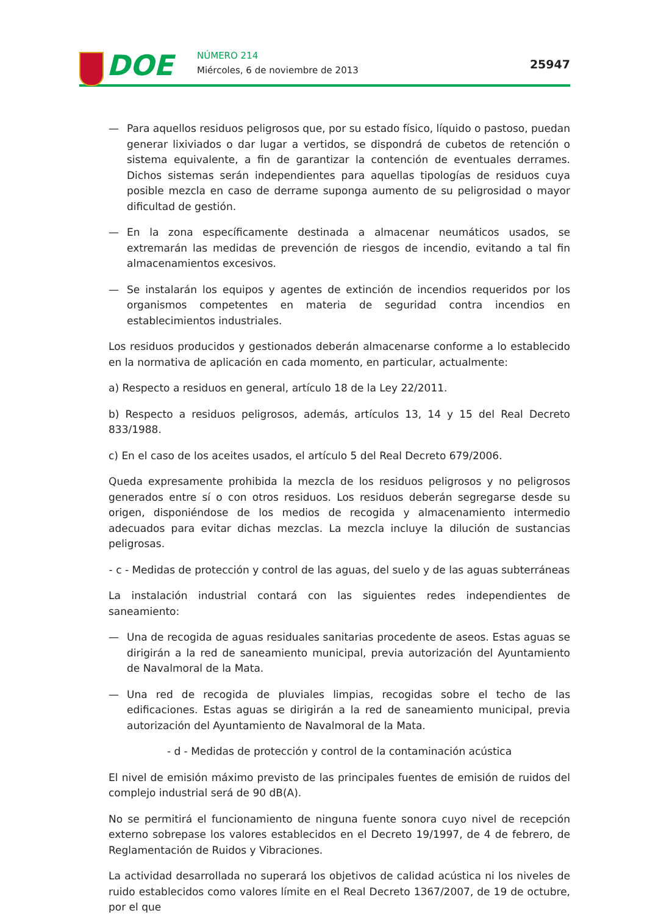DOE NÚMERO 214
Miércoles, 6 de noviembre de 2013
25947
— Para aquellos residuos peligrosos que, por su estado físico, líquido o pastoso, puedan generar lixiviados o dar lugar a vertidos, se dispondrá de cubetos de retención o sistema equivalente, a fin de garantizar la contención de eventuales derrames. Dichos sistemas serán independientes para aquellas tipologías de residuos cuya posible mezcla en caso de derrame suponga aumento de su peligrosidad o mayor dificultad de gestión.
— En la zona específicamente destinada a almacenar neumáticos usados, se extremarán las medidas de prevención de riesgos de incendio, evitando a tal fin almacenamientos excesivos.
— Se instalarán los equipos y agentes de extinción de incendios requeridos por los organismos competentes en materia de seguridad contra incendios en establecimientos industriales.
Los residuos producidos y gestionados deberán almacenarse conforme a lo establecido en la normativa de aplicación en cada momento, en particular, actualmente:
a) Respecto a residuos en general, artículo 18 de la Ley 22/2011.
b) Respecto a residuos peligrosos, además, artículos 13, 14 y 15 del Real Decreto 833/1988.
c) En el caso de los aceites usados, el artículo 5 del Real Decreto 679/2006.
Queda expresamente prohibida la mezcla de los residuos peligrosos y no peligrosos generados entre sí o con otros residuos. Los residuos deberán segregarse desde su origen, disponiéndose de los medios de recogida y almacenamiento intermedio adecuados para evitar dichas mezclas. La mezcla incluye la dilución de sustancias peligrosas.
- c - Medidas de protección y control de las aguas, del suelo y de las aguas subterráneas
La instalación industrial contará con las siguientes redes independientes de saneamiento:
— Una de recogida de aguas residuales sanitarias procedente de aseos. Estas aguas se dirigirán a la red de saneamiento municipal, previa autorización del Ayuntamiento de Navalmoral de la Mata.
— Una red de recogida de pluviales limpias, recogidas sobre el techo de las edificaciones. Estas aguas se dirigirán a la red de saneamiento municipal, previa autorización del Ayuntamiento de Navalmoral de la Mata.
- d - Medidas de protección y control de la contaminación acústica
El nivel de emisión máximo previsto de las principales fuentes de emisión de ruidos del complejo industrial será de 90 dB(A).
No se permitirá el funcionamiento de ninguna fuente sonora cuyo nivel de recepción externo sobrepase los valores establecidos en el Decreto 19/1997, de 4 de febrero, de Reglamentación de Ruidos y Vibraciones.
La actividad desarrollada no superará los objetivos de calidad acústica ni los niveles de ruido establecidos como valores límite en el Real Decreto 1367/2007, de 19 de octubre, por el que